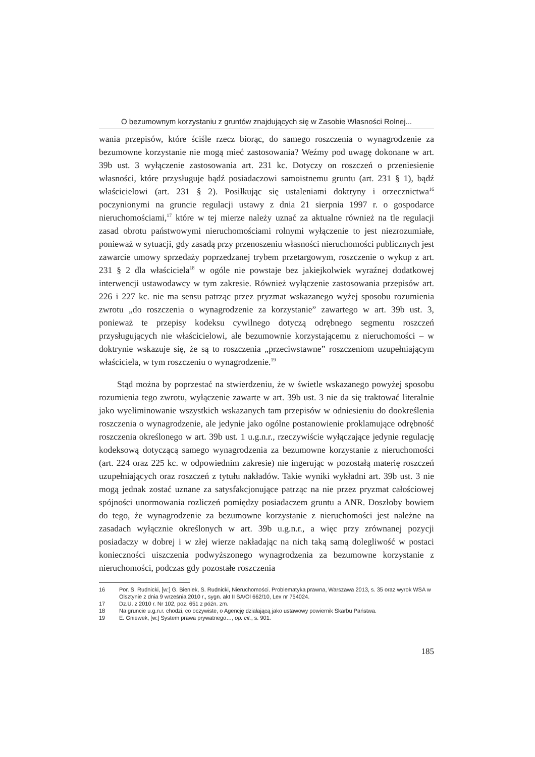O bezumownym korzystaniu z gruntów znajdujących się w Zasobie Własności Rolnej...
wania przepisów, które ściśle rzecz biorąc, do samego roszczenia o wynagrodzenie za bezumowne korzystanie nie mogą mieć zastosowania? Weźmy pod uwagę dokonane w art. 39b ust. 3 wyłączenie zastosowania art. 231 kc. Dotyczy on roszczeń o przeniesienie własności, które przysługuje bądź posiadaczowi samoistnemu gruntu (art. 231 § 1), bądź właścicielowi (art. 231 § 2). Posiłkując się ustaleniami doktryny i orzecznictwa<sup>16</sup> poczynionymi na gruncie regulacji ustawy z dnia 21 sierpnia 1997 r. o gospodarce nieruchomościami,<sup>17</sup> które w tej mierze należy uznać za aktualne również na tle regulacji zasad obrotu państwowymi nieruchomościami rolnymi wyłączenie to jest niezrozumiałe, ponieważ w sytuacji, gdy zasadą przy przenoszeniu własności nieruchomości publicznych jest zawarcie umowy sprzedaży poprzedzanej trybem przetargowym, roszczenie o wykup z art. 231 § 2 dla właściciela<sup>18</sup> w ogóle nie powstaje bez jakiejkolwiek wyraźnej dodatkowej interwencji ustawodawcy w tym zakresie. Również wyłączenie zastosowania przepisów art. 226 i 227 kc. nie ma sensu patrząc przez pryzmat wskazanego wyżej sposobu rozumienia zwrotu „do roszczenia o wynagrodzenie za korzystanie” zawartego w art. 39b ust. 3, ponieważ te przepisy kodeksu cywilnego dotyczą odrębnego segmentu roszczeń przysługujących nie właścicielowi, ale bezumownie korzystającemu z nieruchomości – w doktrynie wskazuje się, że są to roszczenia „przeciwstawne” roszczeniom uzupełniającym właściciela, w tym roszczeniu o wynagrodzenie.<sup>19</sup>
Stąd można by poprzestać na stwierdzeniu, że w świetle wskazanego powyżej sposobu rozumienia tego zwrotu, wyłączenie zawarte w art. 39b ust. 3 nie da się traktować literalnie jako wyeliminowanie wszystkich wskazanych tam przepisów w odniesieniu do dookreślenia roszczenia o wynagrodzenie, ale jedynie jako ogólne postanowienie proklamujące odrębność roszczenia określonego w art. 39b ust. 1 u.g.n.r., rzeczywiście wyłączające jedynie regulację kodeksową dotyczącą samego wynagrodzenia za bezumowne korzystanie z nieruchomości (art. 224 oraz 225 kc. w odpowiednim zakresie) nie ingerując w pozostałą materię roszczeń uzupełniających oraz roszczeń z tytułu nakładów. Takie wyniki wykładni art. 39b ust. 3 nie mogą jednak zostać uznane za satysfakcjonujące patrząc na nie przez pryzmat całościowej spójności unormowania rozliczeń pomiędzy posiadaczem gruntu a ANR. Doszłoby bowiem do tego, że wynagrodzenie za bezumowne korzystanie z nieruchomości jest należne na zasadach wyłącznie określonych w art. 39b u.g.n.r., a więc przy zrównanej pozycji posiadaczy w dobrej i w złej wierze nakładając na nich taką samą dolegliwość w postaci konieczności uiszczenia podwyższonego wynagrodzenia za bezumowne korzystanie z nieruchomości, podczas gdy pozostałe roszczenia
16 Por. S. Rudnicki, [w:] G. Bieniek, S. Rudnicki, Nieruchomości. Problematyka prawna, Warszawa 2013, s. 35 oraz wyrok WSA w Olsztynie z dnia 9 września 2010 r., sygn. akt II SA/Ol 662/10, Lex nr 754024.
17 Dz.U. z 2010 r. Nr 102, poz. 651 z późn. zm.
18 Na gruncie u.g.n.r. chodzi, co oczywiste, o Agencję działającą jako ustawowy powiernik Skarbu Państwa.
19 E. Gniewek, [w:] System prawa prywatnego…, op. cit., s. 901.
185